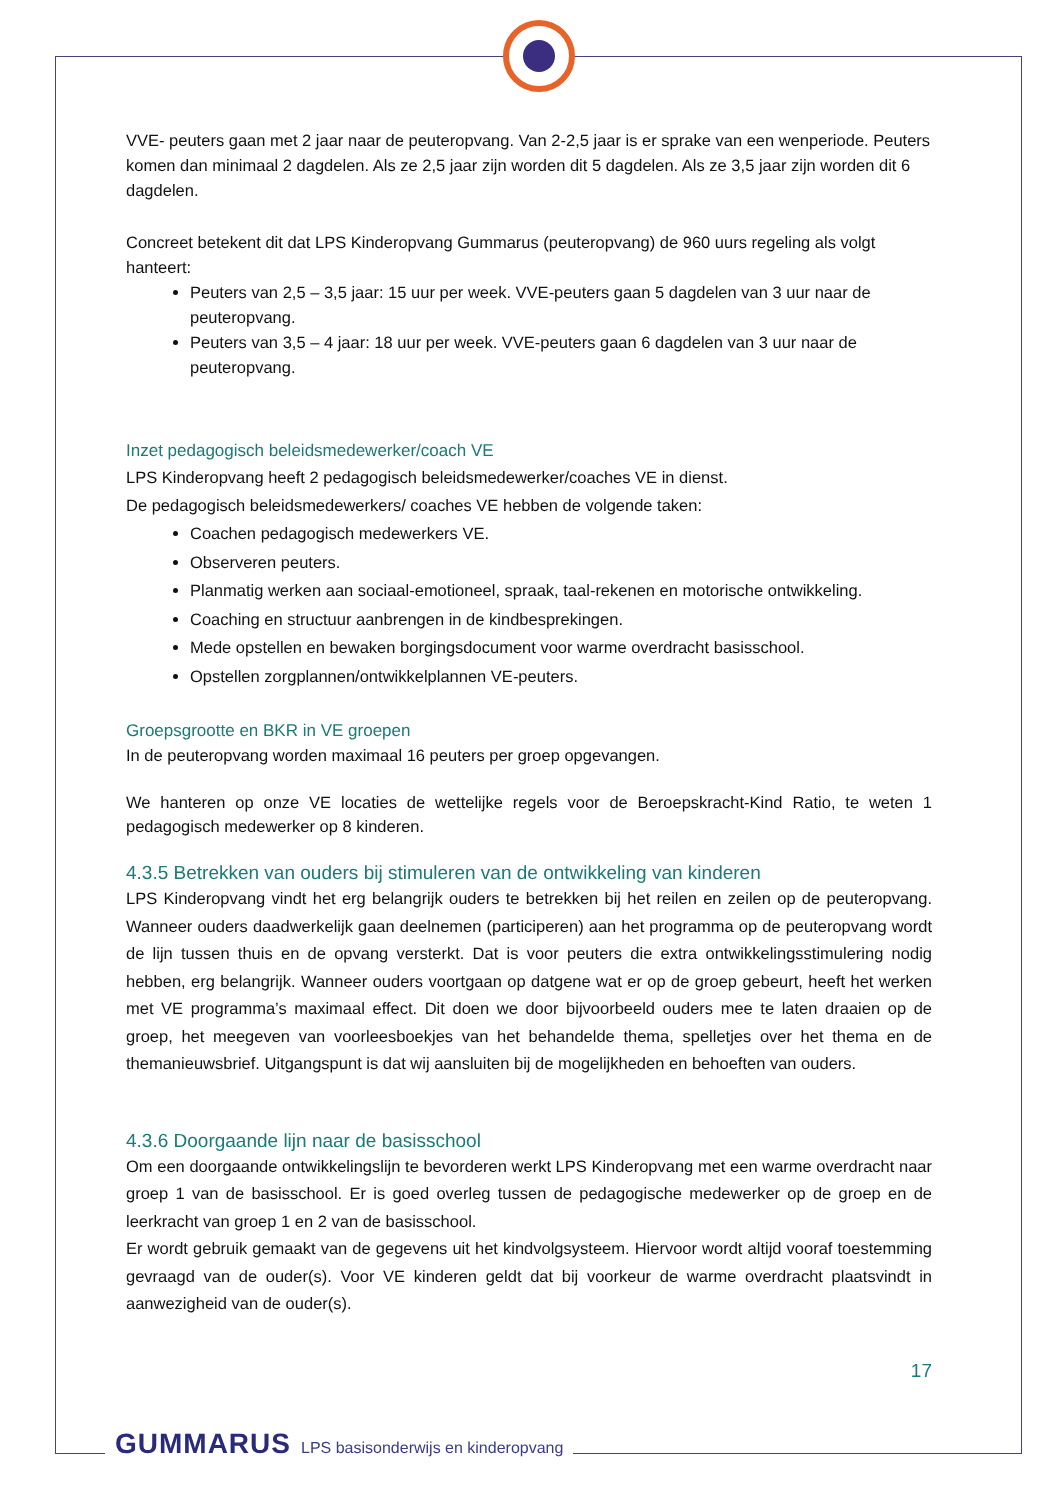VVE- peuters gaan met 2 jaar naar de peuteropvang. Van 2-2,5 jaar is er sprake van een wenperiode. Peuters komen dan minimaal 2 dagdelen. Als ze 2,5 jaar zijn worden dit 5 dagdelen. Als ze 3,5 jaar zijn worden dit 6 dagdelen.
Concreet betekent dit dat LPS Kinderopvang Gummarus (peuteropvang) de 960 uurs regeling als volgt hanteert:
Peuters van 2,5 – 3,5 jaar: 15 uur per week. VVE-peuters gaan 5 dagdelen van 3 uur naar de peuteropvang.
Peuters van 3,5 – 4 jaar: 18 uur per week. VVE-peuters gaan 6 dagdelen van 3 uur naar de peuteropvang.
Inzet pedagogisch beleidsmedewerker/coach VE
LPS Kinderopvang heeft 2 pedagogisch beleidsmedewerker/coaches VE in dienst.
De pedagogisch beleidsmedewerkers/ coaches VE hebben de volgende taken:
Coachen pedagogisch medewerkers VE.
Observeren peuters.
Planmatig werken aan sociaal-emotioneel, spraak, taal-rekenen en motorische ontwikkeling.
Coaching en structuur aanbrengen in de kindbesprekingen.
Mede opstellen en bewaken borgingsdocument voor warme overdracht basisschool.
Opstellen zorgplannen/ontwikkelplannen VE-peuters.
Groepsgrootte en BKR in VE groepen
In de peuteropvang worden maximaal 16 peuters per groep opgevangen.
We hanteren op onze VE locaties de wettelijke regels voor de Beroepskracht-Kind Ratio, te weten 1 pedagogisch medewerker op 8 kinderen.
4.3.5 Betrekken van ouders bij stimuleren van de ontwikkeling van kinderen
LPS Kinderopvang vindt het erg belangrijk ouders te betrekken bij het reilen en zeilen op de peuteropvang. Wanneer ouders daadwerkelijk gaan deelnemen (participeren) aan het programma op de peuteropvang wordt de lijn tussen thuis en de opvang versterkt. Dat is voor peuters die extra ontwikkelingsstimulering nodig hebben, erg belangrijk. Wanneer ouders voortgaan op datgene wat er op de groep gebeurt, heeft het werken met VE programma’s maximaal effect. Dit doen we door bijvoorbeeld ouders mee te laten draaien op de groep, het meegeven van voorleesboekjes van het behandelde thema, spelletjes over het thema en de themanieuwsbrief. Uitgangspunt is dat wij aansluiten bij de mogelijkheden en behoeften van ouders.
4.3.6 Doorgaande lijn naar de basisschool
Om een doorgaande ontwikkelingslijn te bevorderen werkt LPS Kinderopvang met een warme overdracht naar groep 1 van de basisschool. Er is goed overleg tussen de pedagogische medewerker op de groep en de leerkracht van groep 1 en 2 van de basisschool.
Er wordt gebruik gemaakt van de gegevens uit het kindvolgsysteem. Hiervoor wordt altijd vooraf toestemming gevraagd van de ouder(s). Voor VE kinderen geldt dat bij voorkeur de warme overdracht plaatsvindt in aanwezigheid van de ouder(s).
17
GUMMARUS LPS basisonderwijs en kinderopvang